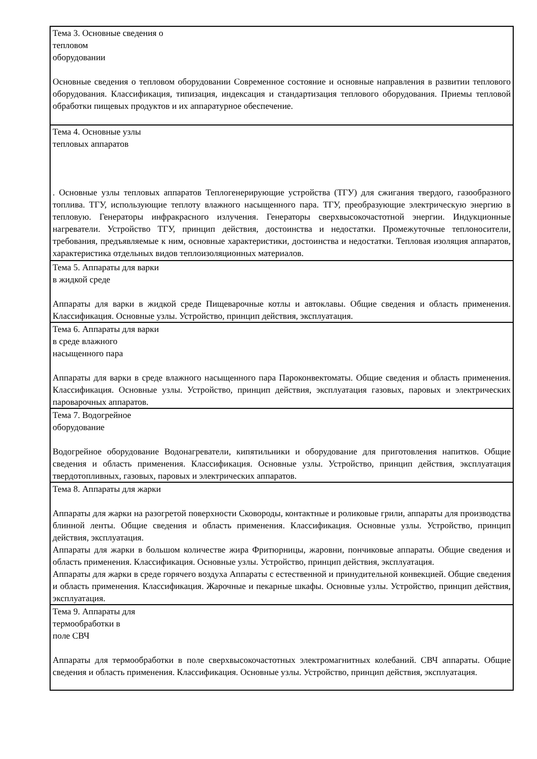| Тема 3. Основные сведения о тепловом оборудовании Основные сведения о тепловом оборудовании Современное состояние и основные направления в развитии теплового оборудования. Классификация, типизация, индексация и стандартизация теплового оборудования. Приемы тепловой обработки пищевых продуктов и их аппаратурное обеспечение. |
| Тема 4. Основные узлы тепловых аппаратов . Основные узлы тепловых аппаратов Теплогенерирующие устройства (ТГУ) для сжигания твердого, газообразного топлива. ТГУ, использующие теплоту влажного насыщенного пара. ТГУ, преобразующие электрическую энергию в тепловую. Генераторы инфракрасного излучения. Генераторы сверхвысокочастотной энергии. Индукционные нагреватели. Устройство ТГУ, принцип действия, достоинства и недостатки. Промежуточные теплоносители, требования, предъявляемые к ним, основные характеристики, достоинства и недостатки. Тепловая изоляция аппаратов, характеристика отдельных видов теплоизоляционных материалов. |
| Тема 5. Аппараты для варки в жидкой среде Аппараты для варки в жидкой среде Пищеварочные котлы и автоклавы. Общие сведения и область применения. Классификация. Основные узлы. Устройство, принцип действия, эксплуатация. |
| Тема 6. Аппараты для варки в среде влажного насыщенного пара Аппараты для варки в среде влажного насыщенного пара Пароконвектоматы. Общие сведения и область применения. Классификация. Основные узлы. Устройство, принцип действия, эксплуатация газовых, паровых и электрических пароварочных аппаратов. |
| Тема 7. Водогрейное оборудование Водогрейное оборудование Водонагреватели, кипятильники и оборудование для приготовления напитков. Общие сведения и область применения. Классификация. Основные узлы. Устройство, принцип действия, эксплуатация твердотопливных, газовых, паровых и электрических аппаратов. |
| Тема 8. Аппараты для жарки Аппараты для жарки на разогретой поверхности Сковороды, контактные и роликовые грили, аппараты для производства блинной ленты. Общие сведения и область применения. Классификация. Основные узлы. Устройство, принцип действия, эксплуатация. Аппараты для жарки в большом количестве жира Фритюрницы, жаровни, пончиковые аппараты. Общие сведения и область применения. Классификация. Основные узлы. Устройство, принцип действия, эксплуатация. Аппараты для жарки в среде горячего воздуха Аппараты с естественной и принудительной конвекцией. Общие сведения и область применения. Классификация. Жарочные и пекарные шкафы. Основные узлы. Устройство, принцип действия, эксплуатация. |
| Тема 9. Аппараты для термообработки в поле СВЧ Аппараты для термообработки в поле сверхвысокочастотных электромагнитных колебаний. СВЧ аппараты. Общие сведения и область применения. Классификация. Основные узлы. Устройство, принцип действия, эксплуатация. |